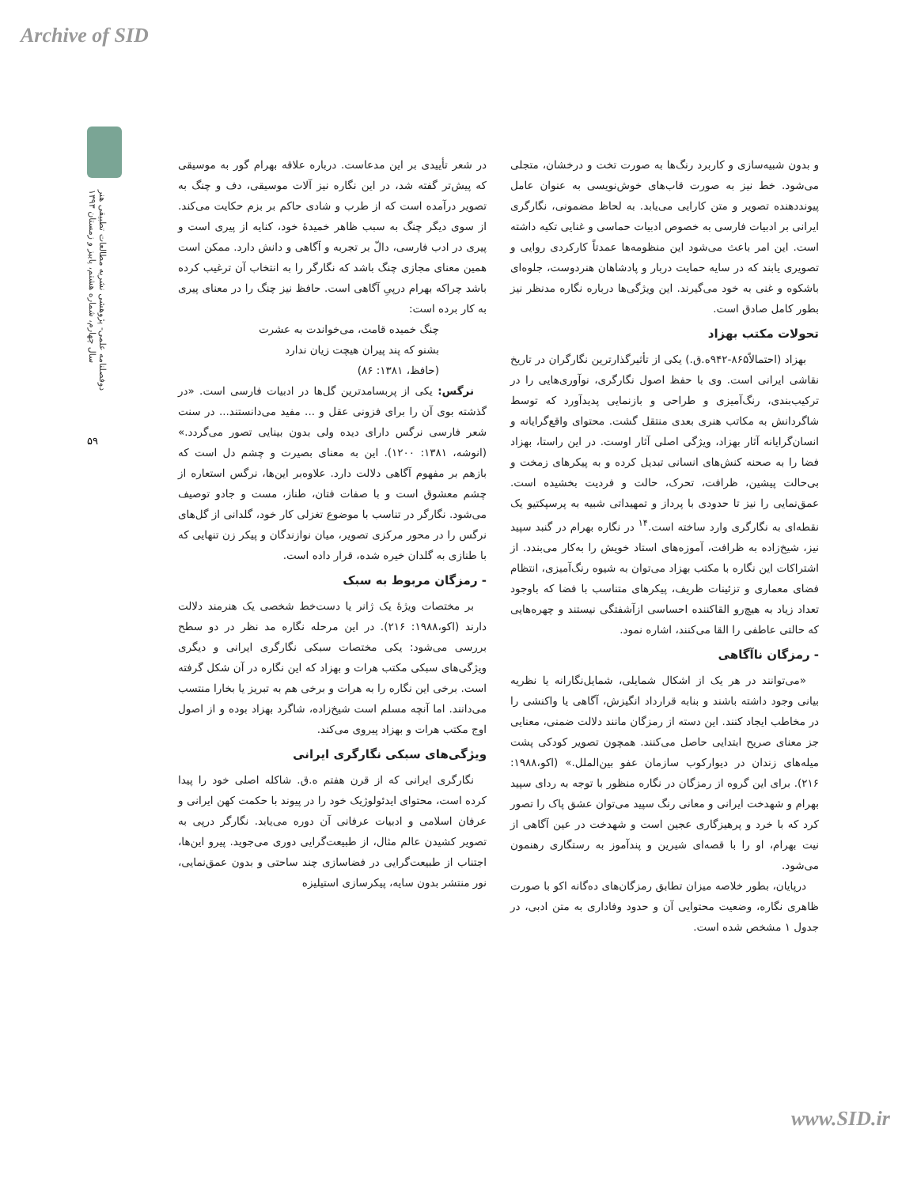Archive of SID
دوفصلنامه علمی- پژوهشی نشریه مطالعات تطبیقی هنر
سال چهارم، شماره هشتم، پاییز و زمستان ۱۳۹۳
۵۹
در شعر تأییدی بر این مدعاست. درباره علاقه بهرام گور به موسیقی که پیش‌تر گفته شد، در این نگاره نیز آلات موسیقی، دف و چنگ به تصویر درآمده است که از طرب و شادی حاکم بر بزم حکایت می‌کند. از سوی دیگر چنگ به سبب ظاهر خمیدهٔ خود، کنایه از پیری است و پیری در ادب فارسی، دالّ بر تجربه و آگاهی و دانش دارد. ممکن است همین معنای مجازی چنگ باشد که نگارگر را به انتخاب آن ترغیب کرده باشد چراکه بهرام درپیِ آگاهی است. حافظ نیز چنگ را در معنای پیری به کار برده است:
چنگ خمیده قامت، می‌خواندت به عشرت
بشنو که پند پیران هیچت زیان ندارد
(حافظ، ۱۳۸۱: ۸۶)
نرگس: یکی از پربسامدترین گل‌ها در ادبیات فارسی است. «در گذشته بوی آن را برای فزونی عقل و ... مفید می‌دانستند... در سنت شعر فارسی نرگس دارای دیده ولی بدون بینایی تصور می‌گردد.» (انوشه، ۱۳۸۱: ۱۲۰۰). این به معنای بصیرت و چشم دل است که بازهم بر مفهوم آگاهی دلالت دارد. علاوه‌بر این‌ها، نرگس استعاره از چشم معشوق است و با صفات فتان، طناز، مست و جادو توصیف می‌شود. نگارگر در تناسب با موضوع تغزلی کار خود، گلدانی از گل‌های نرگس را در محور مرکزی تصویر، میان نوازندگان و پیکر زن تنهایی که با طنازی به گلدان خیره شده، قرار داده است.
- رمزگان مربوط به سبک
بر مختصات ویژهٔ یک ژانر یا دست‌خط شخصی یک هنرمند دلالت دارند (اکو،۱۹۸۸: ۲۱۶). در این مرحله نگاره مد نظر در دو سطح بررسی می‌شود: یکی مختصات سبکی نگارگری ایرانی و دیگری ویژگی‌های سبکی مکتب هرات و بهزاد که این نگاره در آن شکل گرفته است. برخی این نگاره را به هرات و برخی هم به تبریز یا بخارا منتسب می‌دانند. اما آنچه مسلم است شیخ‌زاده، شاگرد بهزاد بوده و از اصول اوج مکتب هرات و بهزاد پیروی می‌کند.
ویژگی‌های سبکی نگارگری ایرانی
نگارگری ایرانی که از قرن هفتم ه.ق. شاکله اصلی خود را پیدا کرده است، محتوای ایدئولوژیک خود را در پیوند با حکمت کهن ایرانی و عرفان اسلامی و ادبیات عرفانی آن دوره می‌یابد. نگارگر درپی به تصویر کشیدن عالم مثال، از طبیعت‌گرایی دوری می‌جوید. پیرو این‌ها، اجتناب از طبیعت‌گرایی در فضاسازی چند ساحتی و بدون عمق‌نمایی، نور منتشر بدون سایه، پیکرسازی استیلیزه
و بدون شبیه‌سازی و کاربرد رنگ‌ها به صورت تخت و درخشان، متجلی می‌شود. خط نیز به صورت قاب‌های خوش‌نویسی به عنوان عامل پیونددهنده تصویر و متن کارایی می‌یابد. به لحاظ مضمونی، نگارگری ایرانی بر ادبیات فارسی به خصوص ادبیات حماسی و غنایی تکیه داشته است. این امر باعث می‌شود این منظومه‌ها عمدتاً کارکردی روایی و تصویری یابند که در سایه حمایت دربار و پادشاهان هنردوست، جلوه‌ای باشکوه و غنی به خود می‌گیرند. این ویژگی‌ها درباره نگاره مدنظر نیز بطور کامل صادق است.
تحولات مکتب بهزاد
بهزاد (احتمالاً۸۶۵-۹۴۲ه.ق.) یکی از تأثیرگذارترین نگارگران در تاریخ نقاشی ایرانی است. وی با حفظ اصول نگارگری، نوآوری‌هایی را در ترکیب‌بندی، رنگ‌آمیزی و طراحی و بازنمایی پدیدآورد که توسط شاگردانش به مکاتب هنری بعدی منتقل گشت. محتوای واقع‌گرایانه و انسان‌گرایانه آثار بهزاد، ویژگی اصلی آثار اوست. در این راستا، بهزاد فضا را به صحنه کنش‌های انسانی تبدیل کرده و به پیکرهای زمخت و بی‌حالت پیشین، ظرافت، تحرک، حالت و فردیت بخشیده است. عمق‌نمایی را نیز تا حدودی با پرداز و تمهیداتی شبیه به پرسپکتیو یک نقطه‌ای به نگارگری وارد ساخته است.<sup>۱۴</sup> در نگاره بهرام در گنبد سپید نیز، شیخ‌زاده به ظرافت، آموزه‌های استاد خویش را به‌کار می‌بندد. از اشتراکات این نگاره با مکتب بهزاد می‌توان به شیوه رنگ‌آمیزی، انتظام فضای معماری و تزئینات ظریف، پیکرهای متناسب با فضا که باوجود تعداد زیاد به هیچ‌رو القاکننده احساسی ازآشفتگی نیستند و چهره‌هایی که حالتی عاطفی را القا می‌کنند، اشاره نمود.
- رمزگان ناآگاهی
«می‌توانند در هر یک از اشکال شمایلی، شمایل‌نگارانه یا نظریه بیانی وجود داشته باشند و بنابه قرارداد انگیزش، آگاهی یا واکنشی را در مخاطب ایجاد کنند. این دسته از رمزگان مانند دلالت ضمنی، معنایی جز معنای صریح ابتدایی حاصل می‌کنند. همچون تصویر کودکی پشت میله‌های زندان در دیوارکوب سازمان عفو بین‌الملل.» (اکو،۱۹۸۸: ۲۱۶). برای این گروه از رمزگان در نگاره منظور با توجه به ردای سپید بهرام و شهدخت ایرانی و معانی رنگ سپید می‌توان عشق پاک را تصور کرد که با خرد و پرهیزگاری عجین است و شهدخت در عین آگاهی از نیت بهرام، او را با قصه‌ای شیرین و پندآموز به رستگاری رهنمون می‌شود.
درپایان، بطور خلاصه میزان تطابق رمزگان‌های ده‌گانه اکو با صورت ظاهری نگاره، وضعیت محتوایی آن و حدود وفاداری به متن ادبی، در جدول ۱ مشخص شده است.
www.SID.ir